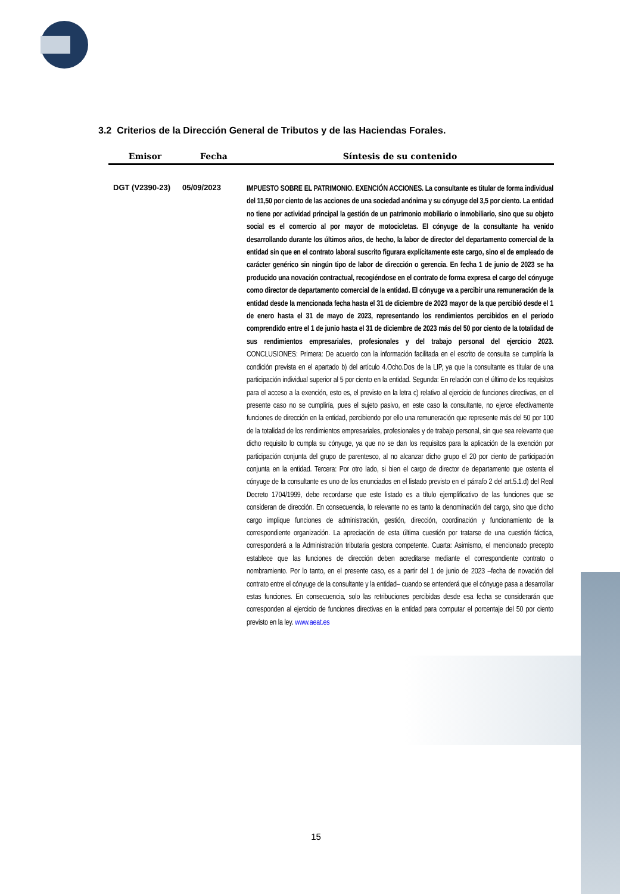3.2 Criterios de la Dirección General de Tributos y de las Haciendas Forales.
| Emisor | Fecha | Síntesis de su contenido |
| --- | --- | --- |
| DGT (V2390-23) | 05/09/2023 | IMPUESTO SOBRE EL PATRIMONIO. EXENCIÓN ACCIONES. La consultante es titular de forma individual del 11,50 por ciento de las acciones de una sociedad anónima y su cónyuge del 3,5 por ciento. La entidad no tiene por actividad principal la gestión de un patrimonio mobiliario o inmobiliario, sino que su objeto social es el comercio al por mayor de motocicletas. El cónyuge de la consultante ha venido desarrollando durante los últimos años, de hecho, la labor de director del departamento comercial de la entidad sin que en el contrato laboral suscrito figurara explícitamente este cargo, sino el de empleado de carácter genérico sin ningún tipo de labor de dirección o gerencia. En fecha 1 de junio de 2023 se ha producido una novación contractual, recogiéndose en el contrato de forma expresa el cargo del cónyuge como director de departamento comercial de la entidad. El cónyuge va a percibir una remuneración de la entidad desde la mencionada fecha hasta el 31 de diciembre de 2023 mayor de la que percibió desde el 1 de enero hasta el 31 de mayo de 2023, representando los rendimientos percibidos en el periodo comprendido entre el 1 de junio hasta el 31 de diciembre de 2023 más del 50 por ciento de la totalidad de sus rendimientos empresariales, profesionales y del trabajo personal del ejercicio 2023. CONCLUSIONES: Primera: De acuerdo con la información facilitada en el escrito de consulta se cumpliría la condición prevista en el apartado b) del artículo 4.Ocho.Dos de la LIP, ya que la consultante es titular de una participación individual superior al 5 por ciento en la entidad. Segunda: En relación con el último de los requisitos para el acceso a la exención, esto es, el previsto en la letra c) relativo al ejercicio de funciones directivas, en el presente caso no se cumpliría, pues el sujeto pasivo, en este caso la consultante, no ejerce efectivamente funciones de dirección en la entidad, percibiendo por ello una remuneración que represente más del 50 por 100 de la totalidad de los rendimientos empresariales, profesionales y de trabajo personal, sin que sea relevante que dicho requisito lo cumpla su cónyuge, ya que no se dan los requisitos para la aplicación de la exención por participación conjunta del grupo de parentesco, al no alcanzar dicho grupo el 20 por ciento de participación conjunta en la entidad. Tercera: Por otro lado, si bien el cargo de director de departamento que ostenta el cónyuge de la consultante es uno de los enunciados en el listado previsto en el párrafo 2 del art.5.1.d) del Real Decreto 1704/1999, debe recordarse que este listado es a título ejemplificativo de las funciones que se consideran de dirección. En consecuencia, lo relevante no es tanto la denominación del cargo, sino que dicho cargo implique funciones de administración, gestión, dirección, coordinación y funcionamiento de la correspondiente organización. La apreciación de esta última cuestión por tratarse de una cuestión fáctica, corresponderá a la Administración tributaria gestora competente. Cuarta: Asimismo, el mencionado precepto establece que las funciones de dirección deben acreditarse mediante el correspondiente contrato o nombramiento. Por lo tanto, en el presente caso, es a partir del 1 de junio de 2023 –fecha de novación del contrato entre el cónyuge de la consultante y la entidad– cuando se entenderá que el cónyuge pasa a desarrollar estas funciones. En consecuencia, solo las retribuciones percibidas desde esa fecha se considerarán que corresponden al ejercicio de funciones directivas en la entidad para computar el porcentaje del 50 por ciento previsto en la ley. www.aeat.es |
15